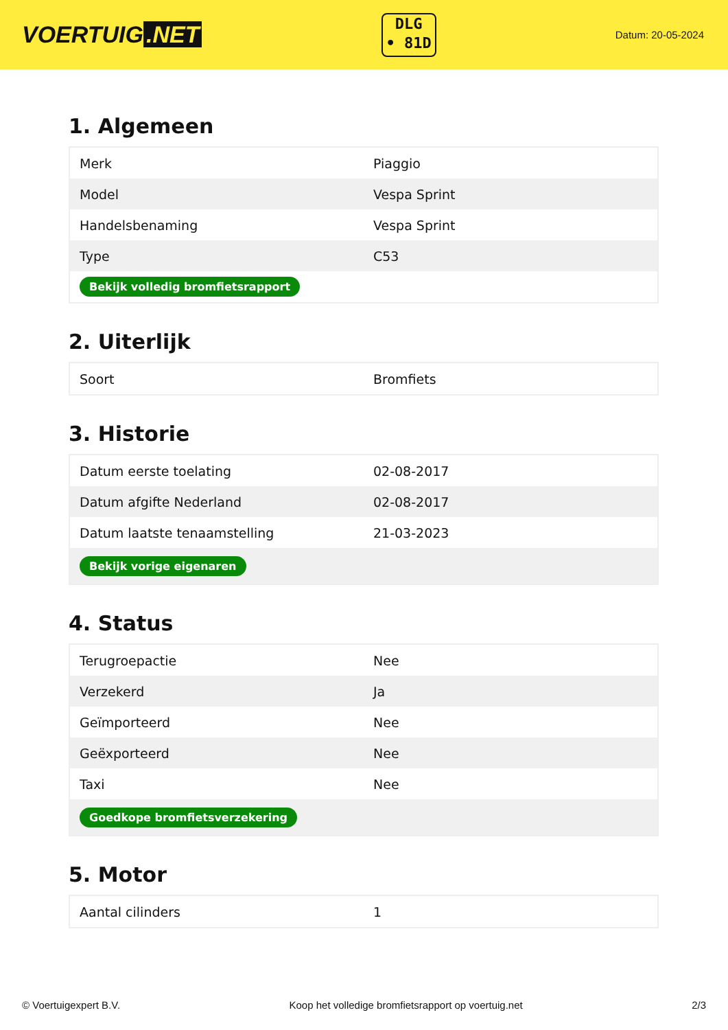VOERTUIG.NET
DLG
• 81D
Datum: 20-05-2024
1. Algemeen
| Merk | Piaggio |
| Model | Vespa Sprint |
| Handelsbenaming | Vespa Sprint |
| Type | C53 |
| Bekijk volledig bromfietsrapport | |
2. Uiterlijk
| Soort | Bromfiets |
3. Historie
| Datum eerste toelating | 02-08-2017 |
| Datum afgifte Nederland | 02-08-2017 |
| Datum laatste tenaamstelling | 21-03-2023 |
| Bekijk vorige eigenaren | |
4. Status
| Terugroepactie | Nee |
| Verzekerd | Ja |
| Geïmporteerd | Nee |
| Geëxporteerd | Nee |
| Taxi | Nee |
| Goedkope bromfietsverzekering | |
5. Motor
| Aantal cilinders | 1 |
© Voertuigexpert B.V. Koop het volledige bromfietsrapport op voertuig.net 2/3